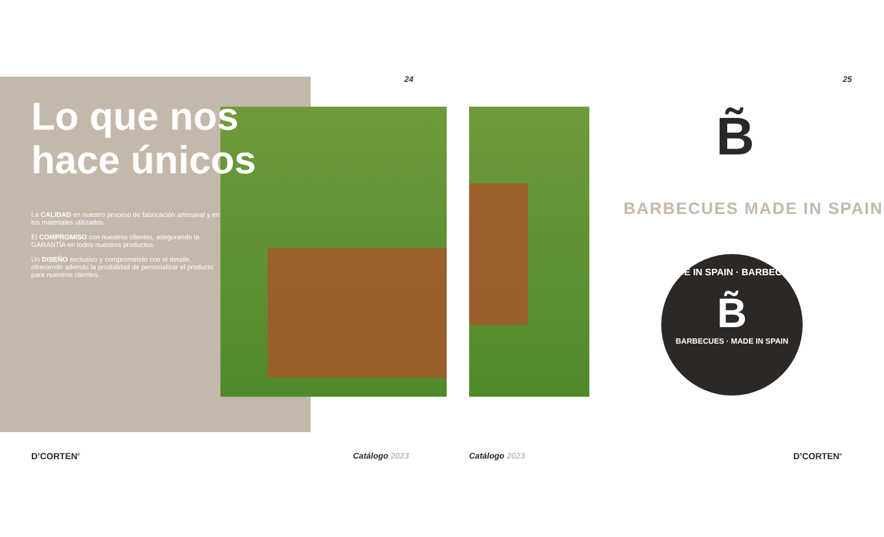Lo que nos hace únicos
La CALIDAD en nuestro proceso de fabricación artesanal y en los materiales utilizados.
El COMPROMISO con nuestros clientes, asegurando la GARANTÍA en todos nuestros productos.
Un DISEÑO exclusivo y comprometido con el detalle, ofreciendo además la posibilidad de personalizar el producto para nuestros clientes.
24 25
B̃
BARBECUES MADE IN SPAIN
MADE IN SPAIN · BARBECUES
B̃
BARBECUES · MADE IN SPAIN
D’CORTEN<sup>®</sup> Catálogo 2023 Catálogo 2023 D’CORTEN<sup>®</sup>